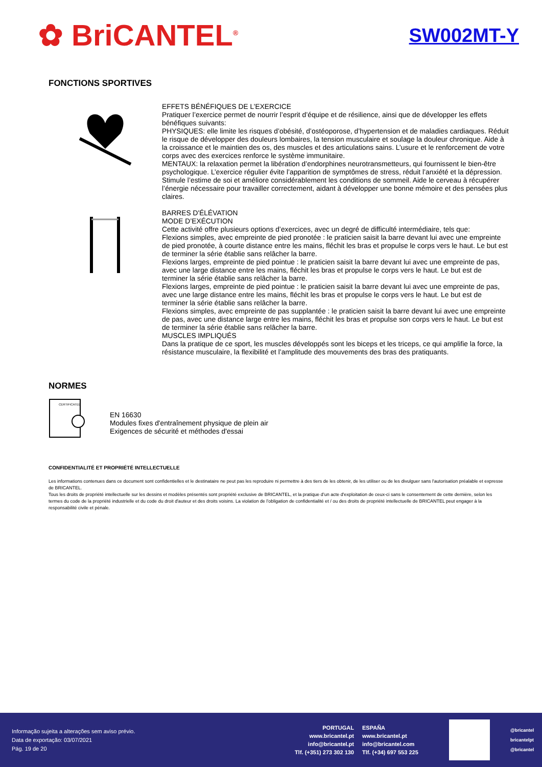✿ BriCANTEL<sup>®</sup>
SW002MT-Y
FONCTIONS SPORTIVES
EFFETS BÉNÉFIQUES DE L’EXERCICE
Pratiquer l’exercice permet de nourrir l’esprit d’équipe et de résilience, ainsi que de développer les effets bénéfiques suivants:
PHYSIQUES: elle limite les risques d’obésité, d’ostéoporose, d’hypertension et de maladies cardiaques. Réduit le risque de développer des douleurs lombaires, la tension musculaire et soulage la douleur chronique. Aide à la croissance et le maintien des os, des muscles et des articulations sains. L’usure et le renforcement de votre corps avec des exercices renforce le système immunitaire.
MENTAUX: la relaxation permet la libération d’endorphines neurotransmetteurs, qui fournissent le bien-être psychologique. L’exercice régulier évite l’apparition de symptômes de stress, réduit l’anxiété et la dépression. Stimule l’estime de soi et améliore considérablement les conditions de sommeil. Aide le cerveau à récupérer l’énergie nécessaire pour travailler correctement, aidant à développer une bonne mémoire et des pensées plus claires.
BARRES D'ÉLÉVATION
MODE D’EXÉCUTION
Cette activité offre plusieurs options d’exercices, avec un degré de difficulté intermédiaire, tels que:
Flexions simples, avec empreinte de pied pronotée : le praticien saisit la barre devant lui avec une empreinte de pied pronotée, à courte distance entre les mains, fléchit les bras et propulse le corps vers le haut. Le but est de terminer la série établie sans relâcher la barre.
Flexions larges, empreinte de pied pointue : le praticien saisit la barre devant lui avec une empreinte de pas, avec une large distance entre les mains, fléchit les bras et propulse le corps vers le haut. Le but est de terminer la série établie sans relâcher la barre.
Flexions larges, empreinte de pied pointue : le praticien saisit la barre devant lui avec une empreinte de pas, avec une large distance entre les mains, fléchit les bras et propulse le corps vers le haut. Le but est de terminer la série établie sans relâcher la barre.
Flexions simples, avec empreinte de pas supplantée : le praticien saisit la barre devant lui avec une empreinte de pas, avec une distance large entre les mains, fléchit les bras et propulse son corps vers le haut. Le but est de terminer la série établie sans relâcher la barre.
MUSCLES IMPLIQUÉS
Dans la pratique de ce sport, les muscles développés sont les biceps et les triceps, ce qui amplifie la force, la résistance musculaire, la flexibilité et l’amplitude des mouvements des bras des pratiquants.
NORMES
CERTIFICATED
EN 16630
Modules fixes d'entraînement physique de plein air
Exigences de sécurité et méthodes d'essai
CONFIDENTIALITÉ ET PROPRIÉTÉ INTELLECTUELLE
Les informations contenues dans ce document sont confidentielles et le destinataire ne peut pas les reproduire ni permettre à des tiers de les obtenir, de les utiliser ou de les divulguer sans l'autorisation préalable et expresse de BRICANTEL.
Tous les droits de propriété intellectuelle sur les dessins et modèles présentés sont propriété exclusive de BRICANTEL, et la pratique d’un acte d'exploitation de ceux-ci sans le consentement de cette dernière, selon les termes du code de la propriété industrielle et du code du droit d'auteur et des droits voisins. La violation de l'obligation de confidentialité et / ou des droits de propriété intellectuelle de BRICANTEL peut engager à la responsabilité civile et pénale.
Informação sujeita a alterações sem aviso prévio.
Data de exportação: 03/07/2021
Pág. 19 de 20
PORTUGAL
www.bricantel.pt
info@bricantel.pt
Tlf. (+351) 273 302 130
ESPAÑA
www.bricantel.pt
info@bricantel.com
Tlf. (+34) 697 553 225
@bricantel
bricantelpt
@bricantel